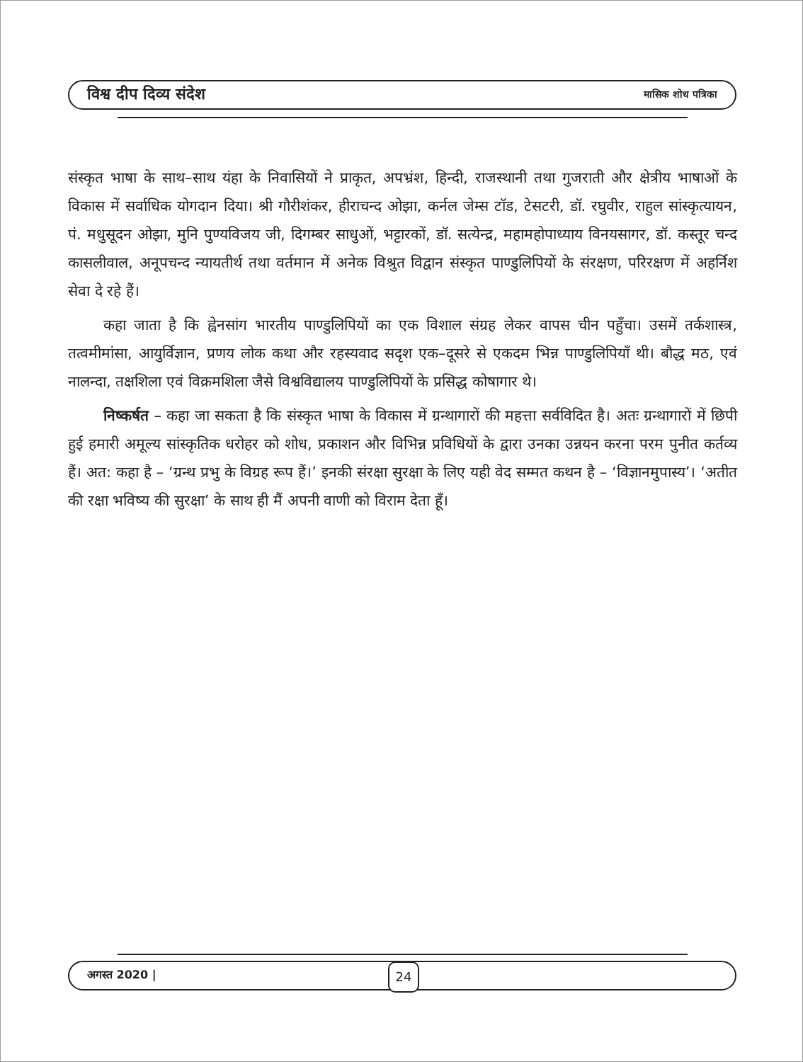विश्व दीप दिव्य संदेश मासिक शोध पत्रिका
संस्कृत भाषा के साथ–साथ यंहा के निवासियों ने प्राकृत, अपभ्रंश, हिन्दी, राजस्थानी तथा गुजराती और क्षेत्रीय भाषाओं के विकास में सर्वाधिक योगदान दिया। श्री गौरीशंकर, हीराचन्द ओझा, कर्नल जेम्स टॉड, टेसटरी, डॉ. रघुवीर, राहुल सांस्कृत्यायन, पं. मधुसूदन ओझा, मुनि पुण्यविजय जी, दिगम्बर साधुओं, भट्टारकों, डॉ. सत्येन्द्र, महामहोपाध्याय विनयसागर, डॉ. कस्तूर चन्द कासलीवाल, अनूपचन्द न्यायतीर्थ तथा वर्तमान में अनेक विश्रुत विद्वान संस्कृत पाण्डुलिपियों के संरक्षण, परिरक्षण में अहर्निश सेवा दे रहे हैं।
कहा जाता है कि ह्वेनसांग भारतीय पाण्डुलिपियों का एक विशाल संग्रह लेकर वापस चीन पहुँचा। उसमें तर्कशास्त्र, तत्वमीमांसा, आयुर्विज्ञान, प्रणय लोक कथा और रहस्यवाद सदृश एक–दूसरे से एकदम भिन्न पाण्डुलिपियाँ थी। बौद्ध मठ, एवं नालन्दा, तक्षशिला एवं विक्रमशिला जैसे विश्वविद्यालय पाण्डुलिपियों के प्रसिद्ध कोषागार थे।
निष्कर्षत – कहा जा सकता है कि संस्कृत भाषा के विकास में ग्रन्थागारों की महत्ता सर्वविदित है। अतः ग्रन्थागारों में छिपी हुई हमारी अमूल्य सांस्कृतिक धरोहर को शोध, प्रकाशन और विभिन्न प्रविधियों के द्वारा उनका उन्नयन करना परम पुनीत कर्तव्य हैं। अत: कहा है – ‘ग्रन्थ प्रभु के विग्रह रूप हैं।’ इनकी संरक्षा सुरक्षा के लिए यही वेद सम्मत कथन है – ‘विज्ञानमुपास्य’। ‘अतीत की रक्षा भविष्य की सुरक्षा’ के साथ ही मैं अपनी वाणी को विराम देता हूँ।
अगस्त 2020 | 24